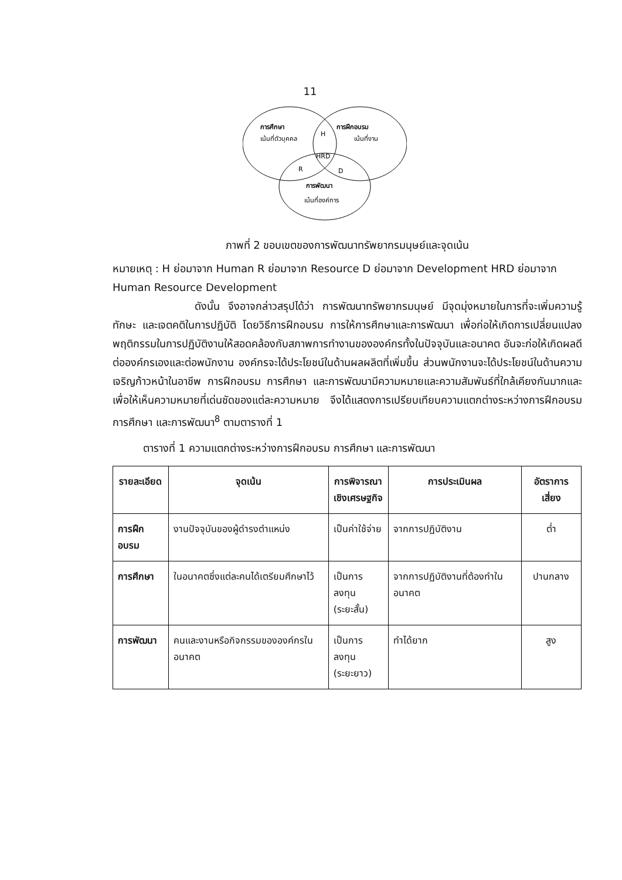11
การศึกษา
เน้นที่ตัวบุคคล
การฝึกอบรม
เน้นที่งาน
H
HRD
R
D
การพัฒนา
เน้นที่องค์การ
ภาพที่ 2 ขอบเขตของการพัฒนาทรัพยากรมนุษย์และจุดเน้น
หมายเหตุ : H ย่อมาจาก Human R ย่อมาจาก Resource D ย่อมาจาก Development HRD ย่อมาจาก Human Resource Development
ดังนั้น จึงอาจกล่าวสรุปได้ว่า การพัฒนาทรัพยากรมนุษย์ มีจุดมุ่งหมายในการที่จะเพิ่มความรู้ ทักษะ และเจตคติในการปฏิบัติ โดยวิธีการฝึกอบรม การให้การศึกษาและการพัฒนา เพื่อก่อให้เกิดการเปลี่ยนแปลงพฤติกรรมในการปฏิบัติงานให้สอดคล้องกับสภาพการทำงานขององค์กรทั้งในปัจจุบันและอนาคต อันจะก่อให้เกิดผลดีต่อองค์กรเองและต่อพนักงาน องค์กรจะได้ประโยชน์ในด้านผลผลิตที่เพิ่มขึ้น ส่วนพนักงานจะได้ประโยชน์ในด้านความเจริญก้าวหน้าในอาชีพ การฝึกอบรม การศึกษา และการพัฒนามีความหมายและความสัมพันธ์ที่ใกล้เคียงกันมากและเพื่อให้เห็นความหมายที่เด่นชัดของแต่ละความหมาย จึงได้แสดงการเปรียบเทียบความแตกต่างระหว่างการฝึกอบรม การศึกษา และการพัฒนา<sup>8</sup> ตามตารางที่ 1
ตารางที่ 1 ความแตกต่างระหว่างการฝึกอบรม การศึกษา และการพัฒนา
| รายละเอียด | จุดเน้น | การพิจารณา เชิงเศรษฐกิจ | การประเมินผล | อัตราการเสี่ยง |
| --- | --- | --- | --- | --- |
| การฝึกอบรม | งานปัจจุบันของผู้ดำรงตำแหน่ง | เป็นค่าใช้จ่าย | จากการปฏิบัติงาน | ต่ำ |
| การศึกษา | ในอนาคตซึ่งแต่ละคนได้เตรียมศึกษาไว้ | เป็นการลงทุน (ระยะสั้น) | จากการปฏิบัติงานที่ต้องทำในอนาคต | ปานกลาง |
| การพัฒนา | คนและงานหรือกิจกรรมขององค์กรในอนาคต | เป็นการลงทุน (ระยะยาว) | ทำได้ยาก | สูง |